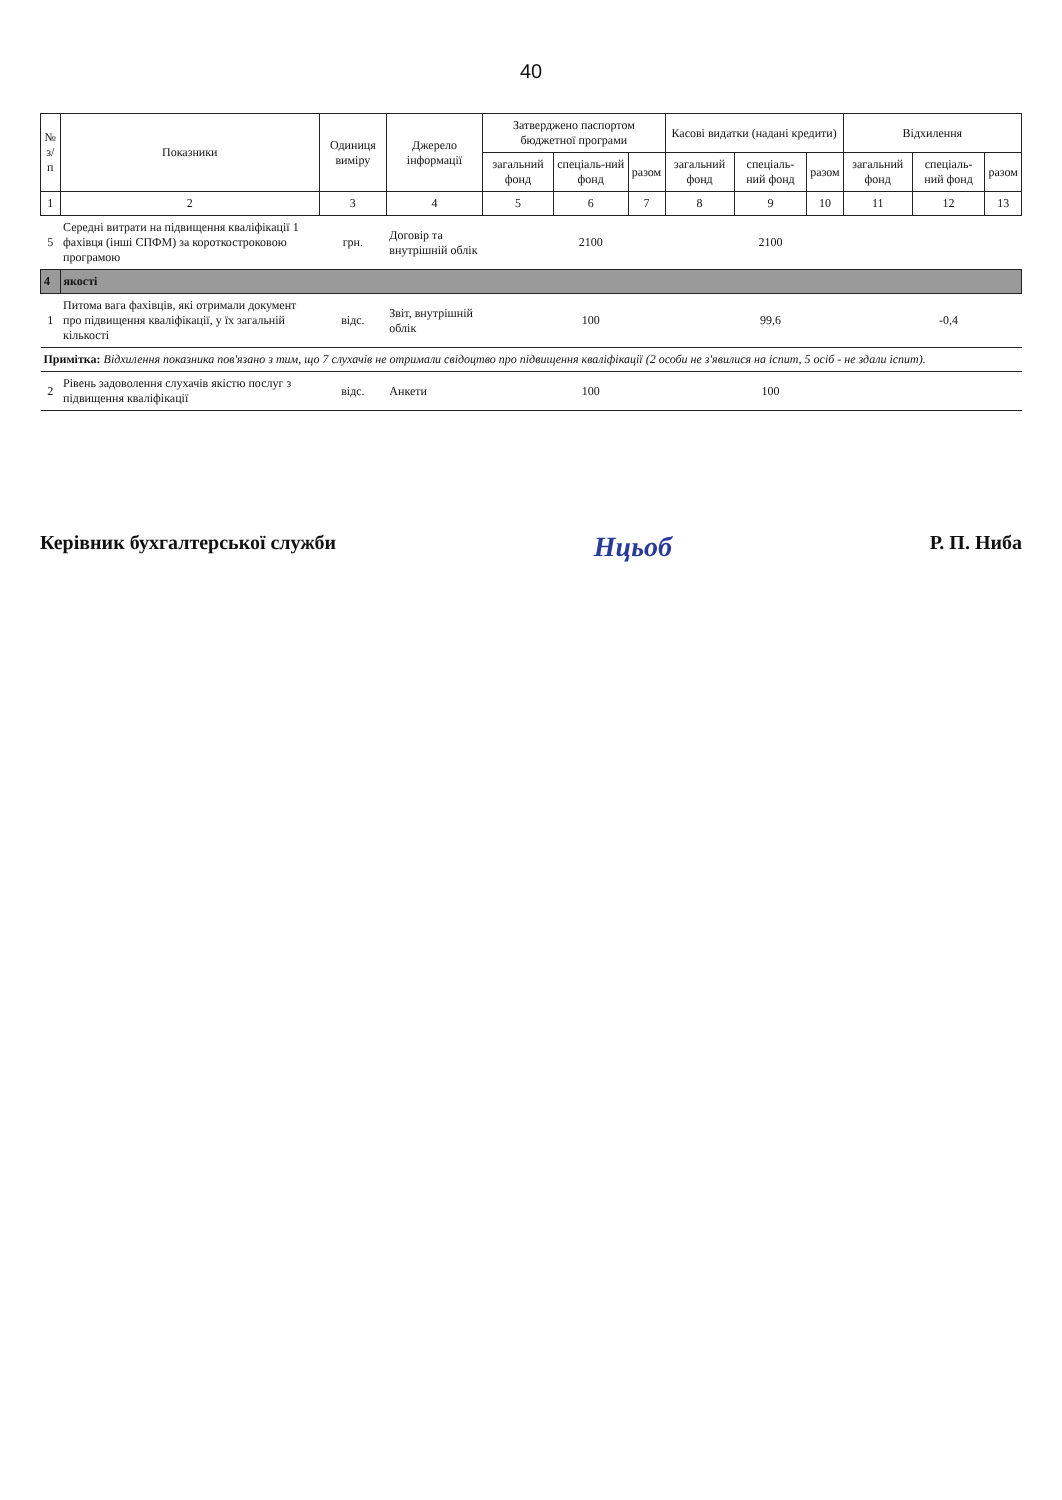40
| № з/п | Показники | Одиниця виміру | Джерело інформації | Затверджено паспортом бюджетної програми | | | Касові видатки (надані кредити) | | | Відхилення | | |
| --- | --- | --- | --- | --- | --- | --- | --- | --- | --- | --- | --- | --- |
| | | | | загальний фонд | спеціаль-ний фонд | разом | загальний фонд | спеціаль-ний фонд | разом | загальний фонд | спеціаль-ний фонд | разом |
| 1 | 2 | 3 | 4 | 5 | 6 | 7 | 8 | 9 | 10 | 11 | 12 | 13 |
| 5 | Середні витрати на підвищення кваліфікації 1 фахівця (інші СПФМ) за короткостроковою програмою | грн. | Договір та внутрішній облік | | 2100 | | | 2100 | | | | |
| 4 | якості | | | | | | | | | | | |
| 1 | Питома вага фахівців, які отримали документ про підвищення кваліфікації, у їх загальній кількості | відс. | Звіт, внутрішній облік | | 100 | | | 99,6 | | | -0,4 | |
| Примітка: Відхилення показника пов'язано з тим, що 7 слухачів не отримали свідоцтво про підвищення кваліфікації (2 особи не з'явилися на іспит, 5 осіб - не здали іспит). | | | | | | | | | | | | |
| 2 | Рівень задоволення слухачів якістю послуг з підвищення кваліфікації | відс. | Анкети | | 100 | | | 100 | | | | |
Керівник бухгалтерської служби Нцьоб Р. П. Ниба